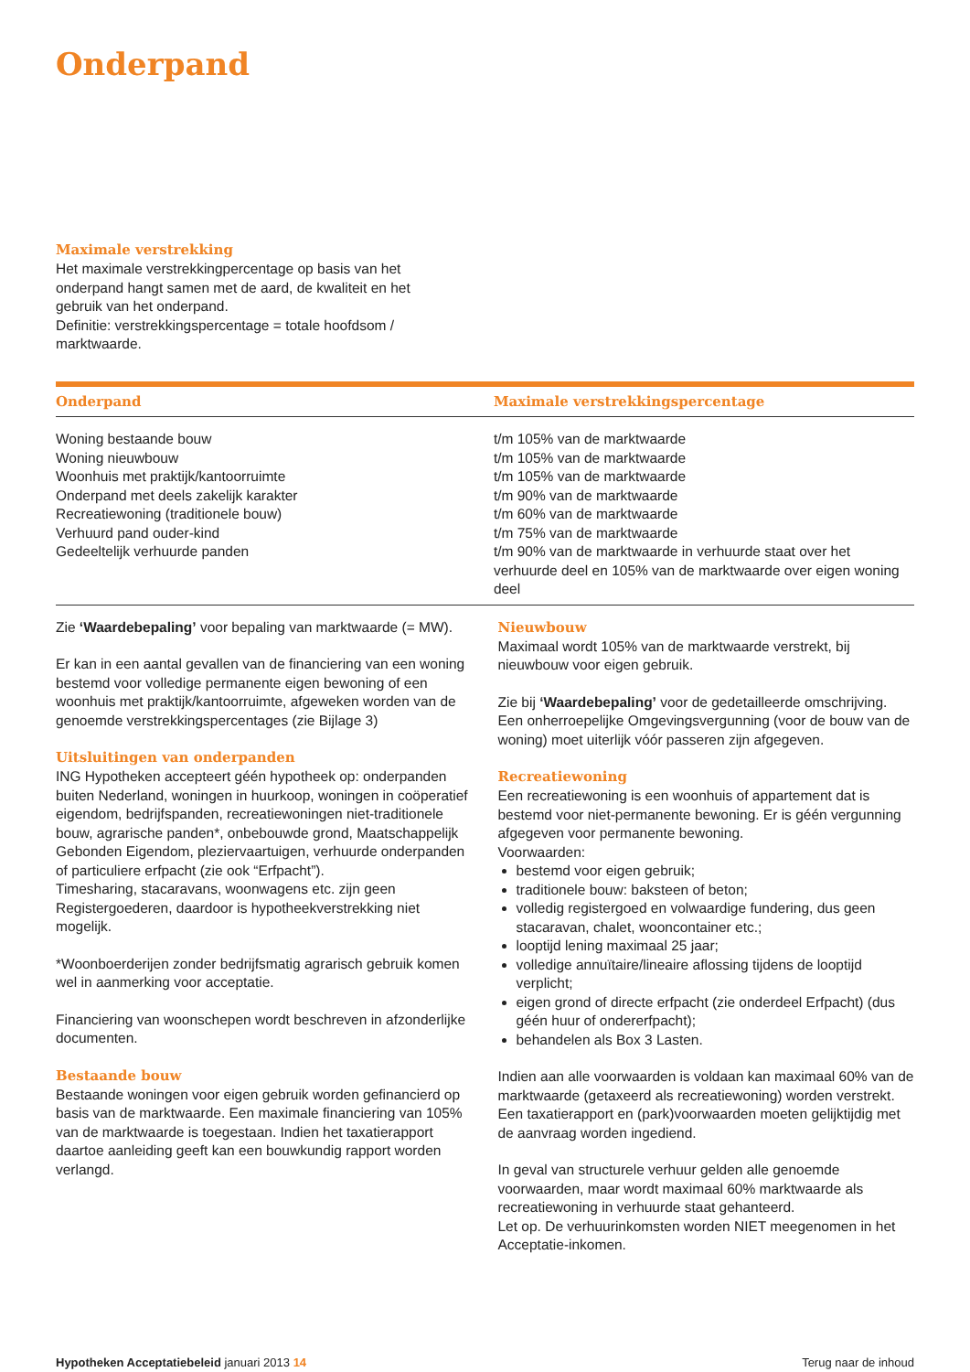Onderpand
Maximale verstrekking
Het maximale verstrekkingpercentage op basis van het onderpand hangt samen met de aard, de kwaliteit en het gebruik van het onderpand.
Definitie: verstrekkingspercentage = totale hoofdsom / marktwaarde.
| Onderpand | Maximale verstrekkingspercentage |
| --- | --- |
| Woning bestaande bouw Woning nieuwbouw Woonhuis met praktijk/kantoorruimte Onderpand met deels zakelijk karakter Recreatiewoning (traditionele bouw) Verhuurd pand ouder-kind Gedeeltelijk verhuurde panden | t/m 105% van de marktwaarde t/m 105% van de marktwaarde t/m 105% van de marktwaarde t/m 90% van de marktwaarde t/m 60% van de marktwaarde t/m 75% van de marktwaarde t/m 90% van de marktwaarde in verhuurde staat over het verhuurde deel en 105% van de marktwaarde over eigen woning deel |
Zie ‘Waardebepaling’ voor bepaling van marktwaarde (= MW).
Er kan in een aantal gevallen van de financiering van een woning bestemd voor volledige permanente eigen bewoning of een woonhuis met praktijk/kantoorruimte, afgeweken worden van de genoemde verstrekkingspercentages (zie Bijlage 3)
Uitsluitingen van onderpanden
ING Hypotheken accepteert géén hypotheek op: onderpanden buiten Nederland, woningen in huurkoop, woningen in coöperatief eigendom, bedrijfspanden, recreatiewoningen niet-traditionele bouw, agrarische panden*, onbebouwde grond, Maatschappelijk Gebonden Eigendom, pleziervaartuigen, verhuurde onderpanden of particuliere erfpacht (zie ook “Erfpacht”).
Timesharing, stacaravans, woonwagens etc. zijn geen Registergoederen, daardoor is hypotheekverstrekking niet mogelijk.
*Woonboerderijen zonder bedrijfsmatig agrarisch gebruik komen wel in aanmerking voor acceptatie.
Financiering van woonschepen wordt beschreven in afzonderlijke documenten.
Bestaande bouw
Bestaande woningen voor eigen gebruik worden gefinancierd op basis van de marktwaarde. Een maximale financiering van 105% van de marktwaarde is toegestaan. Indien het taxatierapport daartoe aanleiding geeft kan een bouwkundig rapport worden verlangd.
Nieuwbouw
Maximaal wordt 105% van de marktwaarde verstrekt, bij nieuwbouw voor eigen gebruik.
Zie bij ‘Waardebepaling’ voor de gedetailleerde omschrijving.
Een onherroepelijke Omgevingsvergunning (voor de bouw van de woning) moet uiterlijk vóór passeren zijn afgegeven.
Recreatiewoning
Een recreatiewoning is een woonhuis of appartement dat is bestemd voor niet-permanente bewoning. Er is géén vergunning afgegeven voor permanente bewoning.
Voorwaarden:
bestemd voor eigen gebruik;
traditionele bouw: baksteen of beton;
volledig registergoed en volwaardige fundering, dus geen stacaravan, chalet, wooncontainer etc.;
looptijd lening maximaal 25 jaar;
volledige annuïtaire/lineaire aflossing tijdens de looptijd verplicht;
eigen grond of directe erfpacht (zie onderdeel Erfpacht) (dus géén huur of ondererfpacht);
behandelen als Box 3 Lasten.
Indien aan alle voorwaarden is voldaan kan maximaal 60% van de marktwaarde (getaxeerd als recreatiewoning) worden verstrekt.
Een taxatierapport en (park)voorwaarden moeten gelijktijdig met de aanvraag worden ingediend.
In geval van structurele verhuur gelden alle genoemde voorwaarden, maar wordt maximaal 60% marktwaarde als recreatiewoning in verhuurde staat gehanteerd.
Let op. De verhuurinkomsten worden NIET meegenomen in het Acceptatie-inkomen.
Hypotheken Acceptatiebeleid januari 2013 14 Terug naar de inhoud